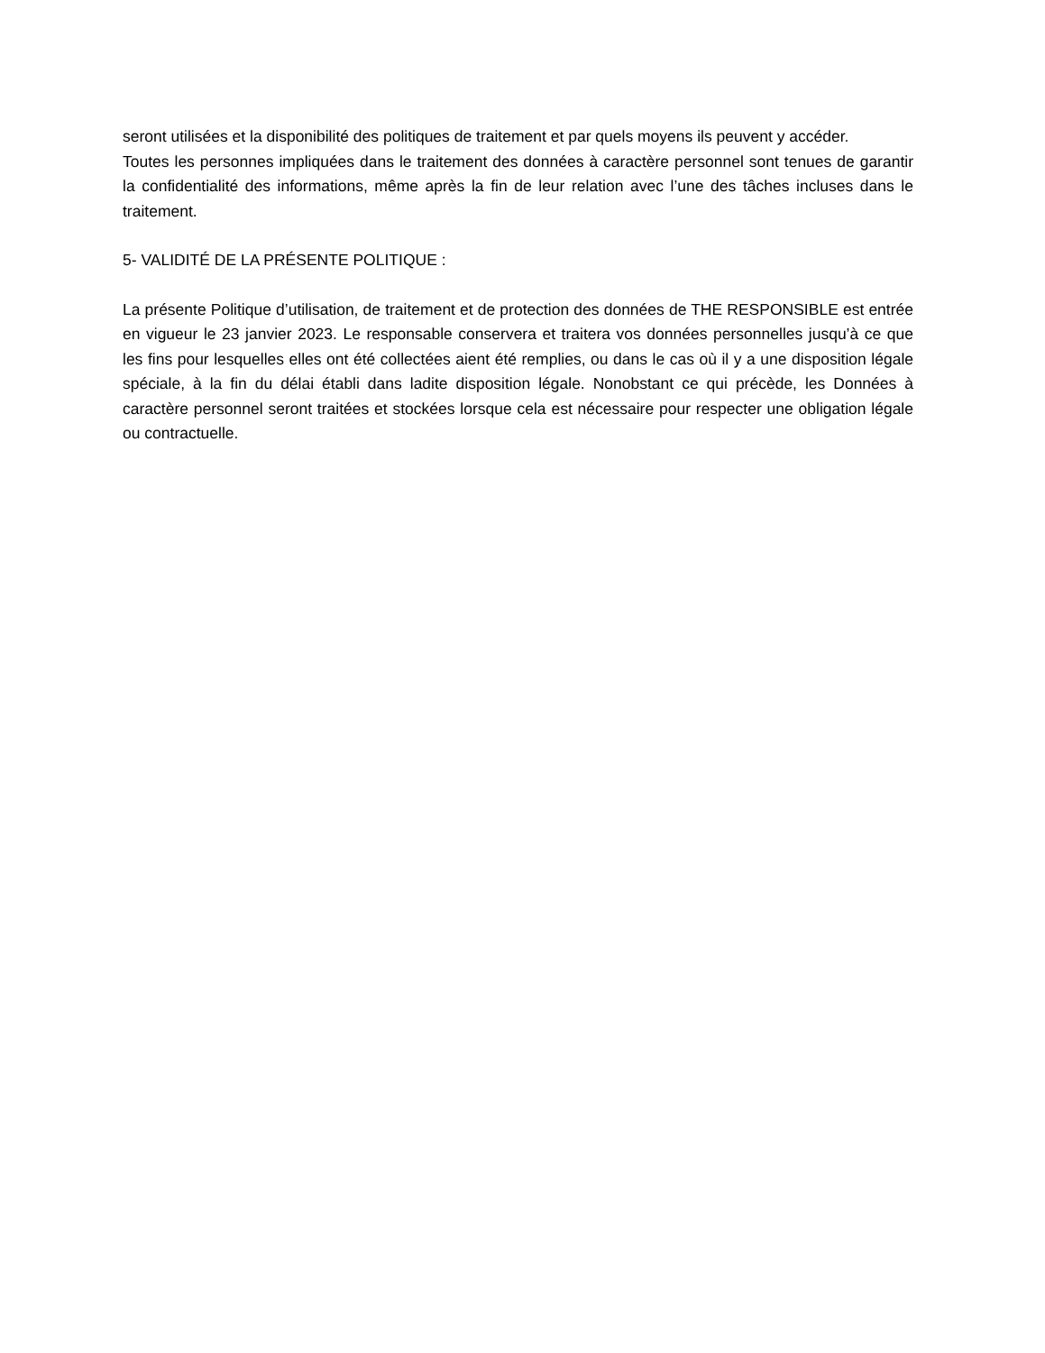seront utilisées et la disponibilité des politiques de traitement et par quels moyens ils peuvent y accéder.
Toutes les personnes impliquées dans le traitement des données à caractère personnel sont tenues de garantir la confidentialité des informations, même après la fin de leur relation avec l’une des tâches incluses dans le traitement.
5- VALIDITÉ DE LA PRÉSENTE POLITIQUE :
La présente Politique d’utilisation, de traitement et de protection des données de THE RESPONSIBLE est entrée en vigueur le 23 janvier 2023. Le responsable conservera et traitera vos données personnelles jusqu’à ce que les fins pour lesquelles elles ont été collectées aient été remplies, ou dans le cas où il y a une disposition légale spéciale, à la fin du délai établi dans ladite disposition légale. Nonobstant ce qui précède, les Données à caractère personnel seront traitées et stockées lorsque cela est nécessaire pour respecter une obligation légale ou contractuelle.